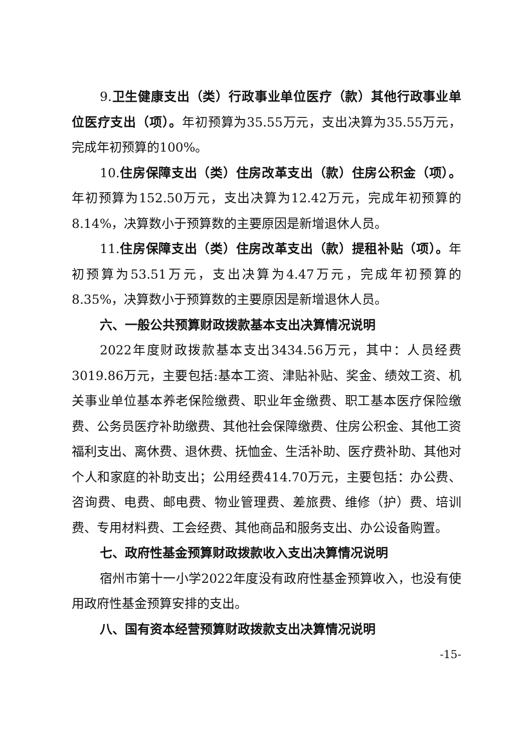9.卫生健康支出（类）行政事业单位医疗（款）其他行政事业单位医疗支出（项）。年初预算为35.55万元，支出决算为35.55万元，完成年初预算的100%。
10.住房保障支出（类）住房改革支出（款）住房公积金（项）。年初预算为152.50万元，支出决算为12.42万元，完成年初预算的8.14%，决算数小于预算数的主要原因是新增退休人员。
11.住房保障支出（类）住房改革支出（款）提租补贴（项）。年初预算为53.51万元，支出决算为4.47万元，完成年初预算的8.35%，决算数小于预算数的主要原因是新增退休人员。
六、一般公共预算财政拨款基本支出决算情况说明
2022年度财政拨款基本支出3434.56万元，其中：人员经费3019.86万元，主要包括:基本工资、津贴补贴、奖金、绩效工资、机关事业单位基本养老保险缴费、职业年金缴费、职工基本医疗保险缴费、公务员医疗补助缴费、其他社会保障缴费、住房公积金、其他工资福利支出、离休费、退休费、抚恤金、生活补助、医疗费补助、其他对个人和家庭的补助支出；公用经费414.70万元，主要包括：办公费、咨询费、电费、邮电费、物业管理费、差旅费、维修（护）费、培训费、专用材料费、工会经费、其他商品和服务支出、办公设备购置。
七、政府性基金预算财政拨款收入支出决算情况说明
宿州市第十一小学2022年度没有政府性基金预算收入，也没有使用政府性基金预算安排的支出。
八、国有资本经营预算财政拨款支出决算情况说明
-15-